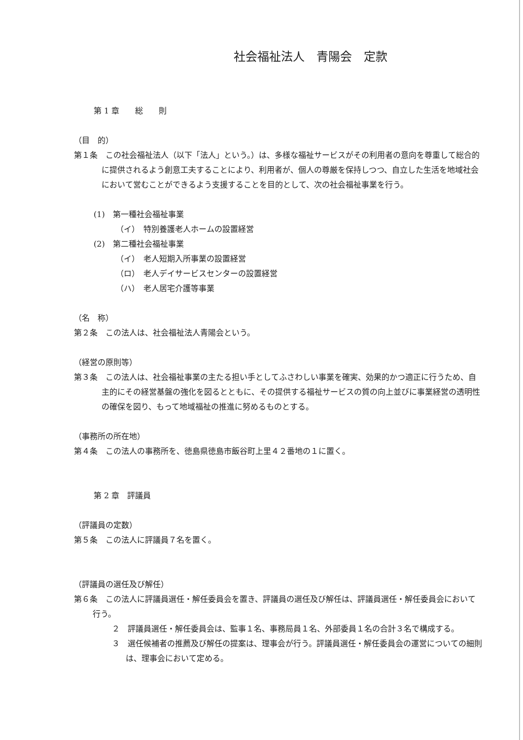社会福祉法人　青陽会　定款
第 1 章　　総　　則
（目　的）
第１条　この社会福祉法人（以下「法人」という。）は、多様な福祉サービスがその利用者の意向を尊重して総合的に提供されるよう創意工夫することにより、利用者が、個人の尊厳を保持しつつ、自立した生活を地域社会において営むことができるよう支援することを目的として、次の社会福祉事業を行う。
(1)　第一種社会福祉事業
（イ）　特別養護老人ホームの設置経営
(2)　第二種社会福祉事業
（イ）　老人短期入所事業の設置経営
（ロ）　老人デイサービスセンターの設置経営
（ハ）　老人居宅介護等事業
（名　称）
第２条　この法人は、社会福祉法人青陽会という。
（経営の原則等）
第３条　この法人は、社会福祉事業の主たる担い手としてふさわしい事業を確実、効果的かつ適正に行うため、自主的にその経営基盤の強化を図るとともに、その提供する福祉サービスの質の向上並びに事業経営の透明性の確保を図り、もって地域福祉の推進に努めるものとする。
（事務所の所在地）
第４条　この法人の事務所を、徳島県徳島市飯谷町上里４２番地の１に置く。
第 2 章　評議員
（評議員の定数）
第５条　この法人に評議員７名を置く。
（評議員の選任及び解任）
第６条　この法人に評議員選任・解任委員会を置き、評議員の選任及び解任は、評議員選任・解任委員会において行う。
２　評議員選任・解任委員会は、監事１名、事務局員１名、外部委員１名の合計３名で構成する。
３　選任候補者の推薦及び解任の提案は、理事会が行う。評議員選任・解任委員会の運営についての細則は、理事会において定める。